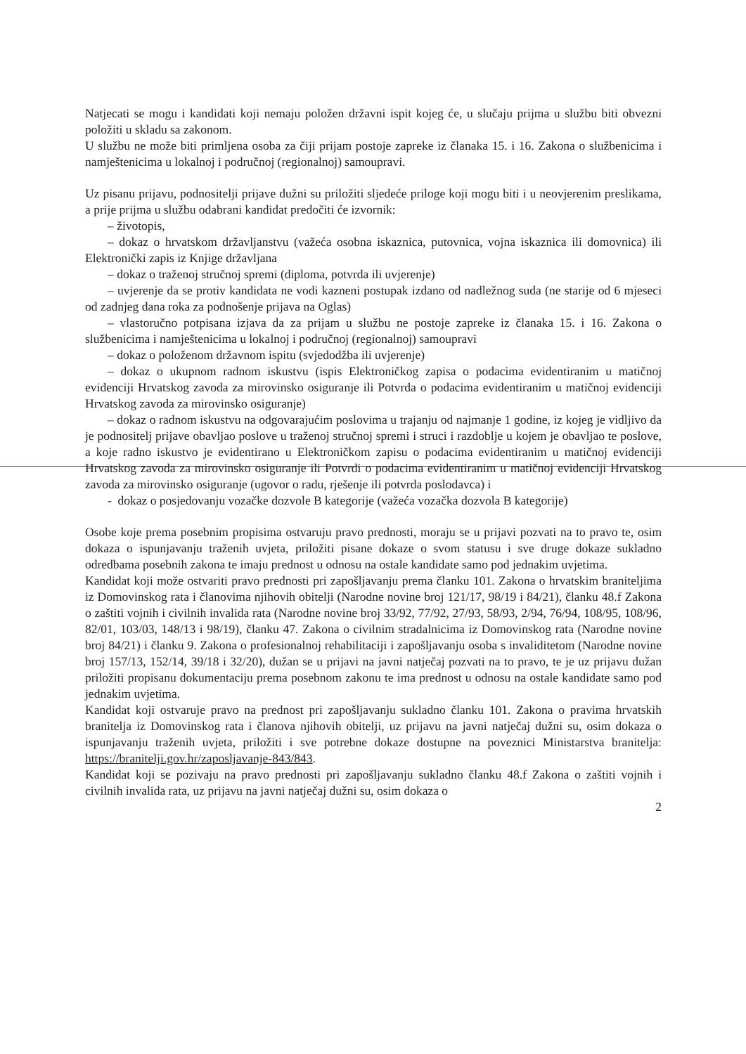Natjecati se mogu i kandidati koji nemaju položen državni ispit kojeg će, u slučaju prijma u službu biti obvezni položiti u skladu sa zakonom.
U službu ne može biti primljena osoba za čiji prijam postoje zapreke iz članaka 15. i 16. Zakona o službenicima i namještenicima u lokalnoj i područnoj (regionalnoj) samoupravi.
Uz pisanu prijavu, podnositelji prijave dužni su priložiti sljedeće priloge koji mogu biti i u neovjerenim preslikama, a prije prijma u službu odabrani kandidat predočiti će izvornik:
– životopis,
– dokaz o hrvatskom državljanstvu (važeća osobna iskaznica, putovnica, vojna iskaznica ili domovnica) ili Elektronički zapis iz Knjige državljana
– dokaz o traženoj stručnoj spremi (diploma, potvrda ili uvjerenje)
– uvjerenje da se protiv kandidata ne vodi kazneni postupak izdano od nadležnog suda (ne starije od 6 mjeseci od zadnjeg dana roka za podnošenje prijava na Oglas)
– vlastoručno potpisana izjava da za prijam u službu ne postoje zapreke iz članaka 15. i 16. Zakona o službenicima i namještenicima u lokalnoj i područnoj (regionalnoj) samoupravi
– dokaz o položenom državnom ispitu (svjedodžba ili uvjerenje)
– dokaz o ukupnom radnom iskustvu (ispis Elektroničkog zapisa o podacima evidentiranim u matičnoj evidenciji Hrvatskog zavoda za mirovinsko osiguranje ili Potvrda o podacima evidentiranim u matičnoj evidenciji Hrvatskog zavoda za mirovinsko osiguranje)
– dokaz o radnom iskustvu na odgovarajućim poslovima u trajanju od najmanje 1 godine, iz kojeg je vidljivo da je podnositelj prijave obavljao poslove u traženoj stručnoj spremi i struci i razdoblje u kojem je obavljao te poslove, a koje radno iskustvo je evidentirano u Elektroničkom zapisu o podacima evidentiranim u matičnoj evidenciji Hrvatskog zavoda za mirovinsko osiguranje ili Potvrdi o podacima evidentiranim u matičnoj evidenciji Hrvatskog zavoda za mirovinsko osiguranje (ugovor o radu, rješenje ili potvrda poslodavca) i
- dokaz o posjedovanju vozačke dozvole B kategorije (važeća vozačka dozvola B kategorije)
Osobe koje prema posebnim propisima ostvaruju pravo prednosti, moraju se u prijavi pozvati na to pravo te, osim dokaza o ispunjavanju traženih uvjeta, priložiti pisane dokaze o svom statusu i sve druge dokaze sukladno odredbama posebnih zakona te imaju prednost u odnosu na ostale kandidate samo pod jednakim uvjetima.
Kandidat koji može ostvariti pravo prednosti pri zapošljavanju prema članku 101. Zakona o hrvatskim braniteljima iz Domovinskog rata i članovima njihovih obitelji (Narodne novine broj 121/17, 98/19 i 84/21), članku 48.f Zakona o zaštiti vojnih i civilnih invalida rata (Narodne novine broj 33/92, 77/92, 27/93, 58/93, 2/94, 76/94, 108/95, 108/96, 82/01, 103/03, 148/13 i 98/19), članku 47. Zakona o civilnim stradalnicima iz Domovinskog rata (Narodne novine broj 84/21) i članku 9. Zakona o profesionalnoj rehabilitaciji i zapošljavanju osoba s invaliditetom (Narodne novine broj 157/13, 152/14, 39/18 i 32/20), dužan se u prijavi na javni natječaj pozvati na to pravo, te je uz prijavu dužan priložiti propisanu dokumentaciju prema posebnom zakonu te ima prednost u odnosu na ostale kandidate samo pod jednakim uvjetima.
Kandidat koji ostvaruje pravo na prednost pri zapošljavanju sukladno članku 101. Zakona o pravima hrvatskih branitelja iz Domovinskog rata i članova njihovih obitelji, uz prijavu na javni natječaj dužni su, osim dokaza o ispunjavanju traženih uvjeta, priložiti i sve potrebne dokaze dostupne na poveznici Ministarstva branitelja: https://branitelji.gov.hr/zaposljavanje-843/843.
Kandidat koji se pozivaju na pravo prednosti pri zapošljavanju sukladno članku 48.f Zakona o zaštiti vojnih i civilnih invalida rata, uz prijavu na javni natječaj dužni su, osim dokaza o
2